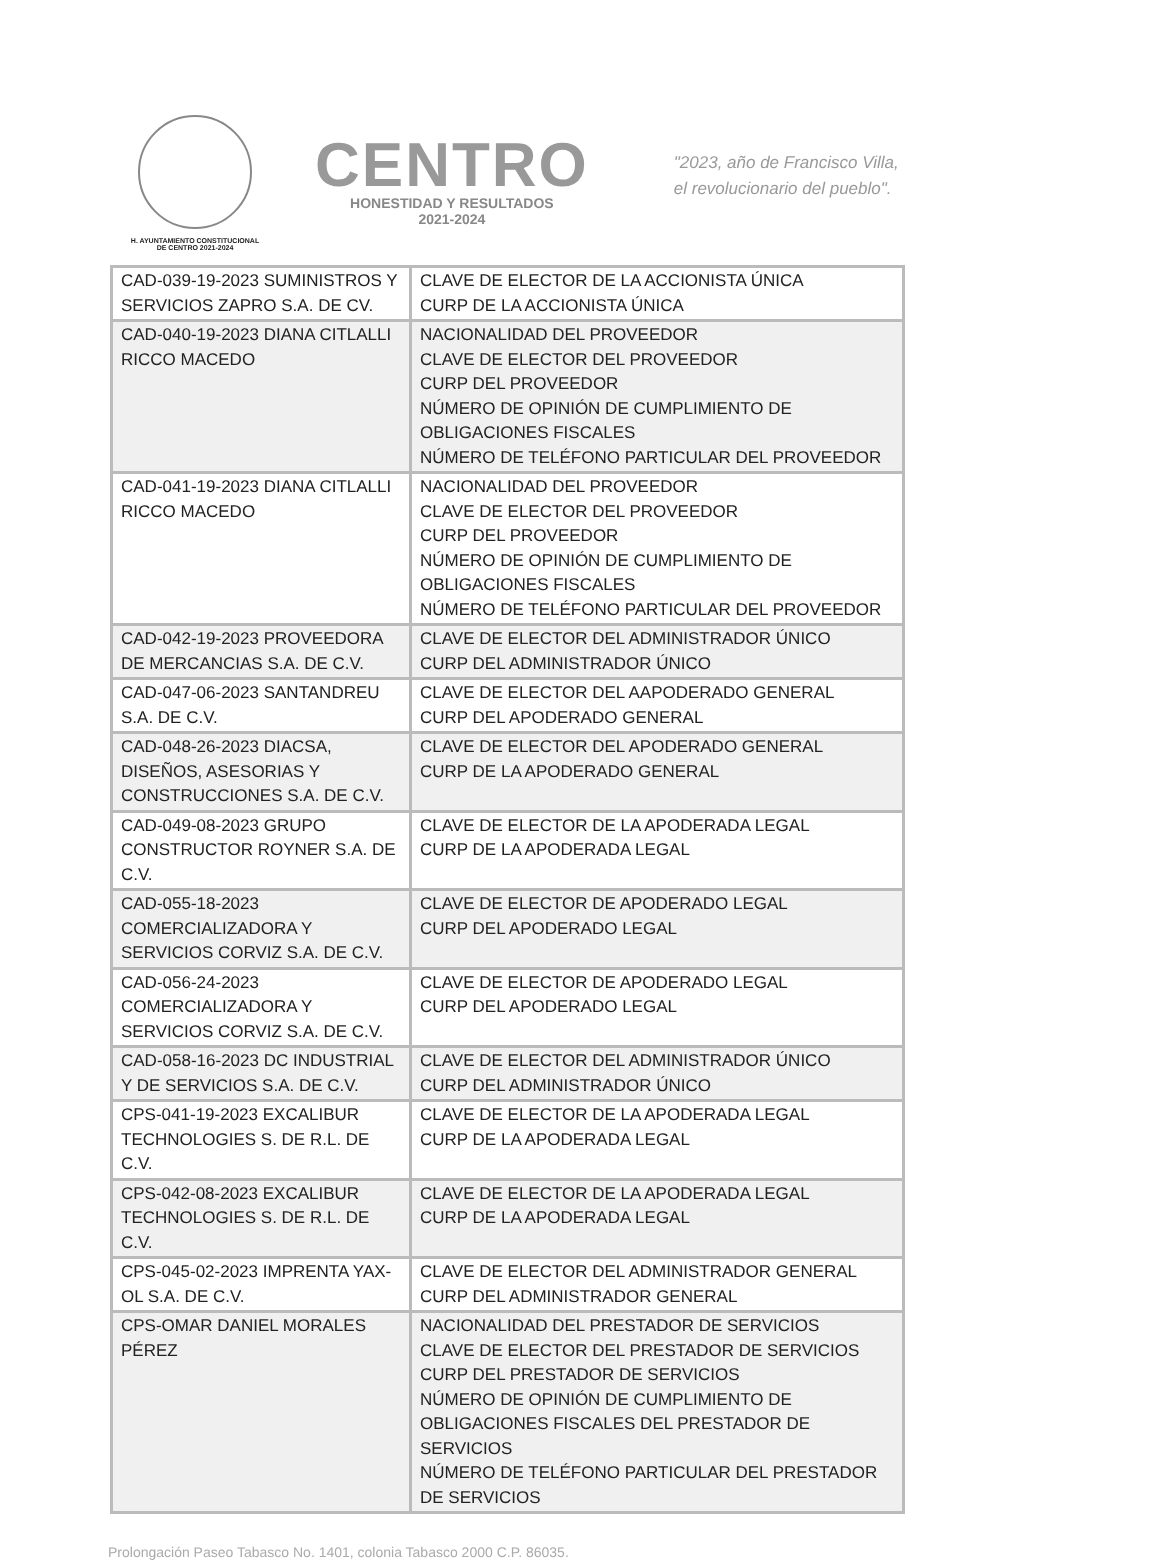H. AYUNTAMIENTO CONSTITUCIONAL
DE CENTRO 2021-2024
CENTRO
HONESTIDAD Y RESULTADOS
2021-2024
"2023, año de Francisco Villa,
el revolucionario del pueblo".
| CAD-039-19-2023 SUMINISTROS Y SERVICIOS ZAPRO S.A. DE CV. | CLAVE DE ELECTOR DE LA ACCIONISTA ÚNICA CURP DE LA ACCIONISTA ÚNICA |
| CAD-040-19-2023 DIANA CITLALLI RICCO MACEDO | NACIONALIDAD DEL PROVEEDOR CLAVE DE ELECTOR DEL PROVEEDOR CURP DEL PROVEEDOR NÚMERO DE OPINIÓN DE CUMPLIMIENTO DE OBLIGACIONES FISCALES NÚMERO DE TELÉFONO PARTICULAR DEL PROVEEDOR |
| CAD-041-19-2023 DIANA CITLALLI RICCO MACEDO | NACIONALIDAD DEL PROVEEDOR CLAVE DE ELECTOR DEL PROVEEDOR CURP DEL PROVEEDOR NÚMERO DE OPINIÓN DE CUMPLIMIENTO DE OBLIGACIONES FISCALES NÚMERO DE TELÉFONO PARTICULAR DEL PROVEEDOR |
| CAD-042-19-2023 PROVEEDORA DE MERCANCIAS S.A. DE C.V. | CLAVE DE ELECTOR DEL ADMINISTRADOR ÚNICO CURP DEL ADMINISTRADOR ÚNICO |
| CAD-047-06-2023 SANTANDREU S.A. DE C.V. | CLAVE DE ELECTOR DEL AAPODERADO GENERAL CURP DEL APODERADO GENERAL |
| CAD-048-26-2023 DIACSA, DISEÑOS, ASESORIAS Y CONSTRUCCIONES S.A. DE C.V. | CLAVE DE ELECTOR DEL APODERADO GENERAL CURP DE LA APODERADO GENERAL |
| CAD-049-08-2023 GRUPO CONSTRUCTOR ROYNER S.A. DE C.V. | CLAVE DE ELECTOR DE LA APODERADA LEGAL CURP DE LA APODERADA LEGAL |
| CAD-055-18-2023 COMERCIALIZADORA Y SERVICIOS CORVIZ S.A. DE C.V. | CLAVE DE ELECTOR DE APODERADO LEGAL CURP DEL APODERADO LEGAL |
| CAD-056-24-2023 COMERCIALIZADORA Y SERVICIOS CORVIZ S.A. DE C.V. | CLAVE DE ELECTOR DE APODERADO LEGAL CURP DEL APODERADO LEGAL |
| CAD-058-16-2023 DC INDUSTRIAL Y DE SERVICIOS S.A. DE C.V. | CLAVE DE ELECTOR DEL ADMINISTRADOR ÚNICO CURP DEL ADMINISTRADOR ÚNICO |
| CPS-041-19-2023 EXCALIBUR TECHNOLOGIES S. DE R.L. DE C.V. | CLAVE DE ELECTOR DE LA APODERADA LEGAL CURP DE LA APODERADA LEGAL |
| CPS-042-08-2023 EXCALIBUR TECHNOLOGIES S. DE R.L. DE C.V. | CLAVE DE ELECTOR DE LA APODERADA LEGAL CURP DE LA APODERADA LEGAL |
| CPS-045-02-2023 IMPRENTA YAX-OL S.A. DE C.V. | CLAVE DE ELECTOR DEL ADMINISTRADOR GENERAL CURP DEL ADMINISTRADOR GENERAL |
| CPS-OMAR DANIEL MORALES PÉREZ | NACIONALIDAD DEL PRESTADOR DE SERVICIOS CLAVE DE ELECTOR DEL PRESTADOR DE SERVICIOS CURP DEL PRESTADOR DE SERVICIOS NÚMERO DE OPINIÓN DE CUMPLIMIENTO DE OBLIGACIONES FISCALES DEL PRESTADOR DE SERVICIOS NÚMERO DE TELÉFONO PARTICULAR DEL PRESTADOR DE SERVICIOS |
Prolongación Paseo Tabasco No. 1401, colonia Tabasco 2000 C.P. 86035.